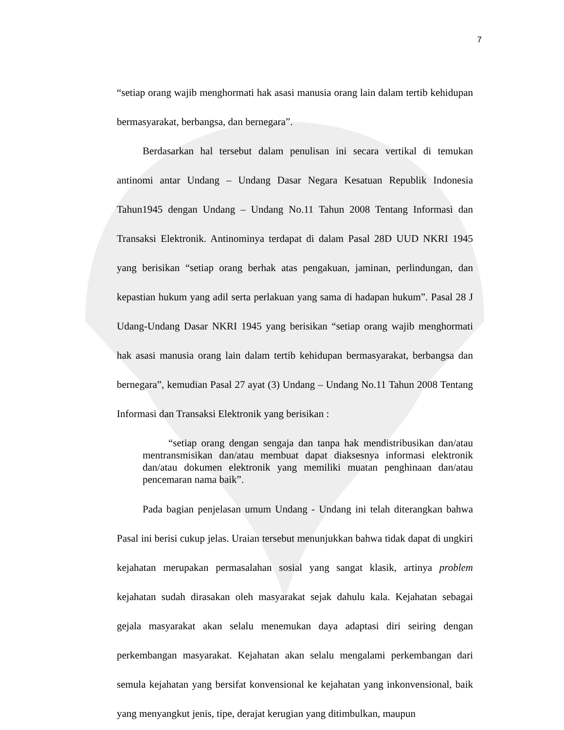7
“setiap orang wajib menghormati hak asasi manusia orang lain dalam tertib kehidupan bermasyarakat, berbangsa, dan bernegara”.
Berdasarkan hal tersebut dalam penulisan ini secara vertikal di temukan antinomi antar Undang – Undang Dasar Negara Kesatuan Republik Indonesia Tahun1945 dengan Undang – Undang No.11 Tahun 2008 Tentang Informasi dan Transaksi Elektronik. Antinominya terdapat di dalam Pasal 28D UUD NKRI 1945 yang berisikan “setiap orang berhak atas pengakuan, jaminan, perlindungan, dan kepastian hukum yang adil serta perlakuan yang sama di hadapan hukum”. Pasal 28 J Udang-Undang Dasar NKRI 1945 yang berisikan “setiap orang wajib menghormati hak asasi manusia orang lain dalam tertib kehidupan bermasyarakat, berbangsa dan bernegara”, kemudian Pasal 27 ayat (3) Undang – Undang No.11 Tahun 2008 Tentang Informasi dan Transaksi Elektronik yang berisikan :
“setiap orang dengan sengaja dan tanpa hak mendistribusikan dan/atau mentransmisikan dan/atau membuat dapat diaksesnya informasi elektronik dan/atau dokumen elektronik yang memiliki muatan penghinaan dan/atau pencemaran nama baik”.
Pada bagian penjelasan umum Undang - Undang ini telah diterangkan bahwa Pasal ini berisi cukup jelas. Uraian tersebut menunjukkan bahwa tidak dapat di ungkiri kejahatan merupakan permasalahan sosial yang sangat klasik, artinya problem kejahatan sudah dirasakan oleh masyarakat sejak dahulu kala. Kejahatan sebagai gejala masyarakat akan selalu menemukan daya adaptasi diri seiring dengan perkembangan masyarakat. Kejahatan akan selalu mengalami perkembangan dari semula kejahatan yang bersifat konvensional ke kejahatan yang inkonvensional, baik yang menyangkut jenis, tipe, derajat kerugian yang ditimbulkan, maupun